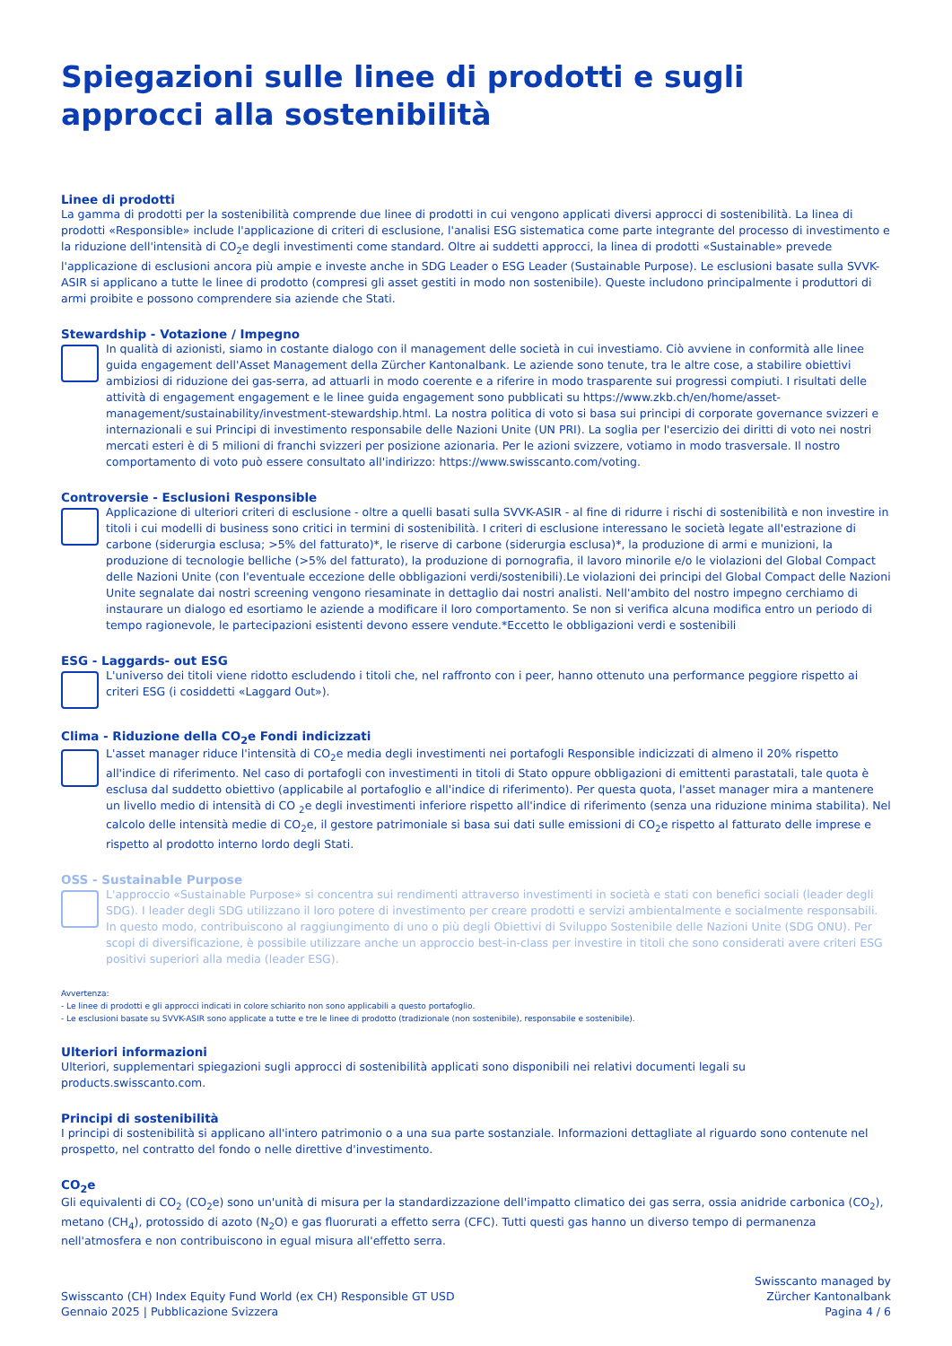Spiegazioni sulle linee di prodotti e sugli approcci alla sostenibilità
Linee di prodotti
La gamma di prodotti per la sostenibilità comprende due linee di prodotti in cui vengono applicati diversi approcci di sostenibilità. La linea di prodotti «Responsible» include l'applicazione di criteri di esclusione, l'analisi ESG sistematica come parte integrante del processo di investimento e la riduzione dell'intensità di CO<sub>2</sub>e degli investimenti come standard. Oltre ai suddetti approcci, la linea di prodotti «Sustainable» prevede l'applicazione di esclusioni ancora più ampie e investe anche in SDG Leader o ESG Leader (Sustainable Purpose). Le esclusioni basate sulla SVVK-ASIR si applicano a tutte le linee di prodotto (compresi gli asset gestiti in modo non sostenibile). Queste includono principalmente i produttori di armi proibite e possono comprendere sia aziende che Stati.
Stewardship - Votazione / Impegno
In qualità di azionisti, siamo in costante dialogo con il management delle società in cui investiamo. Ciò avviene in conformità alle linee guida engagement dell'Asset Management della Zürcher Kantonalbank. Le aziende sono tenute, tra le altre cose, a stabilire obiettivi ambiziosi di riduzione dei gas-serra, ad attuarli in modo coerente e a riferire in modo trasparente sui progressi compiuti. I risultati delle attività di engagement engagement e le linee guida engagement sono pubblicati su https://www.zkb.ch/en/home/asset-management/sustainability/investment-stewardship.html. La nostra politica di voto si basa sui principi di corporate governance svizzeri e internazionali e sui Principi di investimento responsabile delle Nazioni Unite (UN PRI). La soglia per l'esercizio dei diritti di voto nei nostri mercati esteri è di 5 milioni di franchi svizzeri per posizione azionaria. Per le azioni svizzere, votiamo in modo trasversale. Il nostro comportamento di voto può essere consultato all'indirizzo: https://www.swisscanto.com/voting.
Controversie - Esclusioni Responsible
Applicazione di ulteriori criteri di esclusione - oltre a quelli basati sulla SVVK-ASIR - al fine di ridurre i rischi di sostenibilità e non investire in titoli i cui modelli di business sono critici in termini di sostenibilità. I criteri di esclusione interessano le società legate all'estrazione di carbone (siderurgia esclusa; >5% del fatturato)*, le riserve di carbone (siderurgia esclusa)*, la produzione di armi e munizioni, la produzione di tecnologie belliche (>5% del fatturato), la produzione di pornografia, il lavoro minorile e/o le violazioni del Global Compact delle Nazioni Unite (con l'eventuale eccezione delle obbligazioni verdi/sostenibili).Le violazioni dei principi del Global Compact delle Nazioni Unite segnalate dai nostri screening vengono riesaminate in dettaglio dai nostri analisti. Nell'ambito del nostro impegno cerchiamo di instaurare un dialogo ed esortiamo le aziende a modificare il loro comportamento. Se non si verifica alcuna modifica entro un periodo di tempo ragionevole, le partecipazioni esistenti devono essere vendute.*Eccetto le obbligazioni verdi e sostenibili
ESG - Laggards- out ESG
L'universo dei titoli viene ridotto escludendo i titoli che, nel raffronto con i peer, hanno ottenuto una performance peggiore rispetto ai criteri ESG (i cosiddetti «Laggard Out»).
Clima - Riduzione della CO<sub>2</sub>e Fondi indicizzati
L'asset manager riduce l'intensità di CO<sub>2</sub>e media degli investimenti nei portafogli Responsible indicizzati di almeno il 20% rispetto all'indice di riferimento. Nel caso di portafogli con investimenti in titoli di Stato oppure obbligazioni di emittenti parastatali, tale quota è esclusa dal suddetto obiettivo (applicabile al portafoglio e all'indice di riferimento). Per questa quota, l'asset manager mira a mantenere un livello medio di intensità di CO <sub>2</sub>e degli investimenti inferiore rispetto all'indice di riferimento (senza una riduzione minima stabilita). Nel calcolo delle intensità medie di CO<sub>2</sub>e, il gestore patrimoniale si basa sui dati sulle emissioni di CO<sub>2</sub>e rispetto al fatturato delle imprese e rispetto al prodotto interno lordo degli Stati.
OSS - Sustainable Purpose
L'approccio «Sustainable Purpose» si concentra sui rendimenti attraverso investimenti in società e stati con benefici sociali (leader degli SDG). I leader degli SDG utilizzano il loro potere di investimento per creare prodotti e servizi ambientalmente e socialmente responsabili. In questo modo, contribuiscono al raggiungimento di uno o più degli Obiettivi di Sviluppo Sostenibile delle Nazioni Unite (SDG ONU). Per scopi di diversificazione, è possibile utilizzare anche un approccio best-in-class per investire in titoli che sono considerati avere criteri ESG positivi superiori alla media (leader ESG).
Avvertenza:
- Le linee di prodotti e gli approcci indicati in colore schiarito non sono applicabili a questo portafoglio.
- Le esclusioni basate su SVVK-ASIR sono applicate a tutte e tre le linee di prodotto (tradizionale (non sostenibile), responsabile e sostenibile).
Ulteriori informazioni
Ulteriori, supplementari spiegazioni sugli approcci di sostenibilità applicati sono disponibili nei relativi documenti legali su products.swisscanto.com.
Principi di sostenibilità
I principi di sostenibilità si applicano all'intero patrimonio o a una sua parte sostanziale. Informazioni dettagliate al riguardo sono contenute nel prospetto, nel contratto del fondo o nelle direttive d'investimento.
CO<sub>2</sub>e
Gli equivalenti di CO<sub>2</sub> (CO<sub>2</sub>e) sono un'unità di misura per la standardizzazione dell'impatto climatico dei gas serra, ossia anidride carbonica (CO<sub>2</sub>), metano (CH<sub>4</sub>), protossido di azoto (N<sub>2</sub>O) e gas fluorurati a effetto serra (CFC). Tutti questi gas hanno un diverso tempo di permanenza nell'atmosfera e non contribuiscono in egual misura all'effetto serra.
Swisscanto (CH) Index Equity Fund World (ex CH) Responsible GT USD
Gennaio 2025 | Pubblicazione Svizzera
Swisscanto managed by
Zürcher Kantonalbank
Pagina 4 / 6